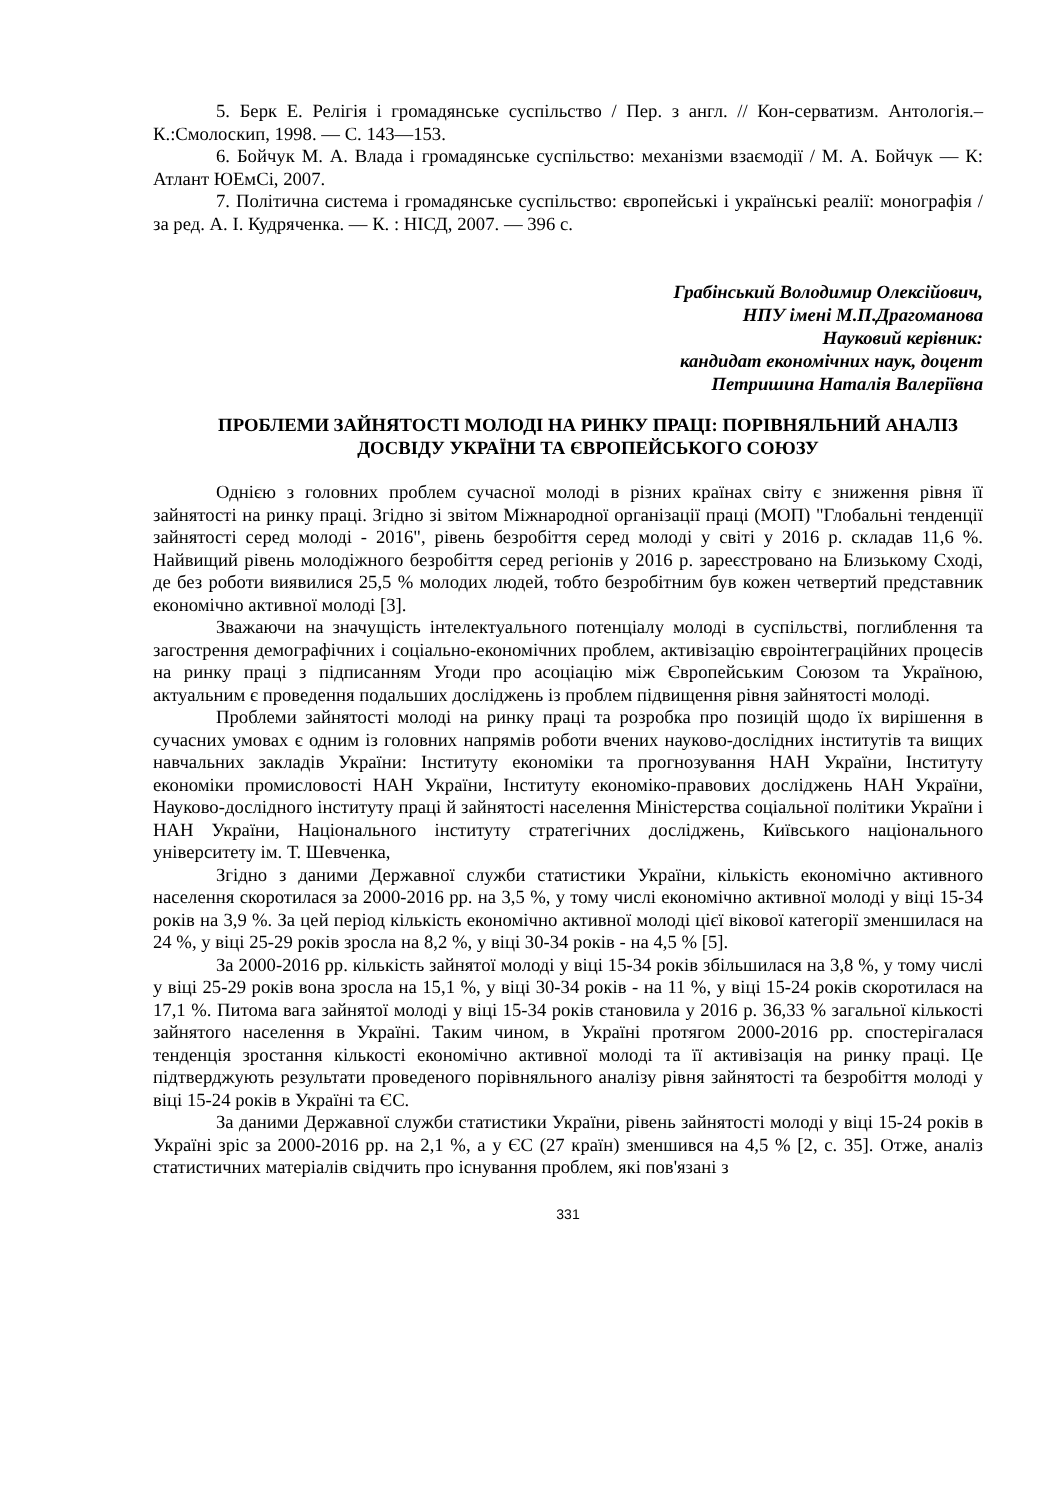5. Берк Е. Релігія і громадянське суспільство / Пер. з англ. // Кон-серватизм. Антологія.– К.:Смолоскип, 1998. — С. 143—153.
6. Бойчук М. А. Влада і громадянське суспільство: механізми взаємодії / М. А. Бойчук — К: Атлант ЮЕмСі, 2007.
7. Політична система і громадянське суспільство: європейські і українські реалії: монографія / за ред. А. І. Кудряченка. — К. : НІСД, 2007. — 396 с.
Грабінський Володимир Олексійович,
НПУ імені М.П.Драгоманова
Науковий керівник:
кандидат економічних наук, доцент
Петришина Наталія Валеріївна
ПРОБЛЕМИ ЗАЙНЯТОСТІ МОЛОДІ НА РИНКУ ПРАЦІ: ПОРІВНЯЛЬНИЙ АНАЛІЗ ДОСВІДУ УКРАЇНИ ТА ЄВРОПЕЙСЬКОГО СОЮЗУ
Однією з головних проблем сучасної молоді в різних країнах світу є зниження рівня її зайнятості на ринку праці. Згідно зі звітом Міжнародної організації праці (МОП) "Глобальні тенденції зайнятості серед молоді - 2016", рівень безробіття серед молоді у світі у 2016 р. складав 11,6 %. Найвищий рівень молодіжного безробіття серед регіонів у 2016 р. зареєстровано на Близькому Сході, де без роботи виявилися 25,5 % молодих людей, тобто безробітним був кожен четвертий представник економічно активної молоді [3].
Зважаючи на значущість інтелектуального потенціалу молоді в суспільстві, поглиблення та загострення демографічних і соціально-економічних проблем, активізацію євроінтеграційних процесів на ринку праці з підписанням Угоди про асоціацію між Європейським Союзом та Україною, актуальним є проведення подальших досліджень із проблем підвищення рівня зайнятості молоді.
Проблеми зайнятості молоді на ринку праці та розробка про позицій щодо їх вирішення в сучасних умовах є одним із головних напрямів роботи вчених науково-дослідних інститутів та вищих навчальних закладів України: Інституту економіки та прогнозування НАН України, Інституту економіки промисловості НАН України, Інституту економіко-правових досліджень НАН України, Науково-дослідного інституту праці й зайнятості населення Міністерства соціальної політики України і НАН України, Національного інституту стратегічних досліджень, Київського національного університету ім. Т. Шевченка,
Згідно з даними Державної служби статистики України, кількість економічно активного населення скоротилася за 2000-2016 рр. на 3,5 %, у тому числі економічно активної молоді у віці 15-34 років на 3,9 %. За цей період кількість економічно активної молоді цієї вікової категорії зменшилася на 24 %, у віці 25-29 років зросла на 8,2 %, у віці 30-34 років - на 4,5 % [5].
За 2000-2016 рр. кількість зайнятої молоді у віці 15-34 років збільшилася на 3,8 %, у тому числі у віці 25-29 років вона зросла на 15,1 %, у віці 30-34 років - на 11 %, у віці 15-24 років скоротилася на 17,1 %. Питома вага зайнятої молоді у віці 15-34 років становила у 2016 р. 36,33 % загальної кількості зайнятого населення в Україні. Таким чином, в Україні протягом 2000-2016 рр. спостерігалася тенденція зростання кількості економічно активної молоді та її активізація на ринку праці. Це підтверджують результати проведеного порівняльного аналізу рівня зайнятості та безробіття молоді у віці 15-24 років в Україні та ЄС.
За даними Державної служби статистики України, рівень зайнятості молоді у віці 15-24 років в Україні зріс за 2000-2016 рр. на 2,1 %, а у ЄС (27 країн) зменшився на 4,5 % [2, с. 35]. Отже, аналіз статистичних матеріалів свідчить про існування проблем, які пов'язані з
331